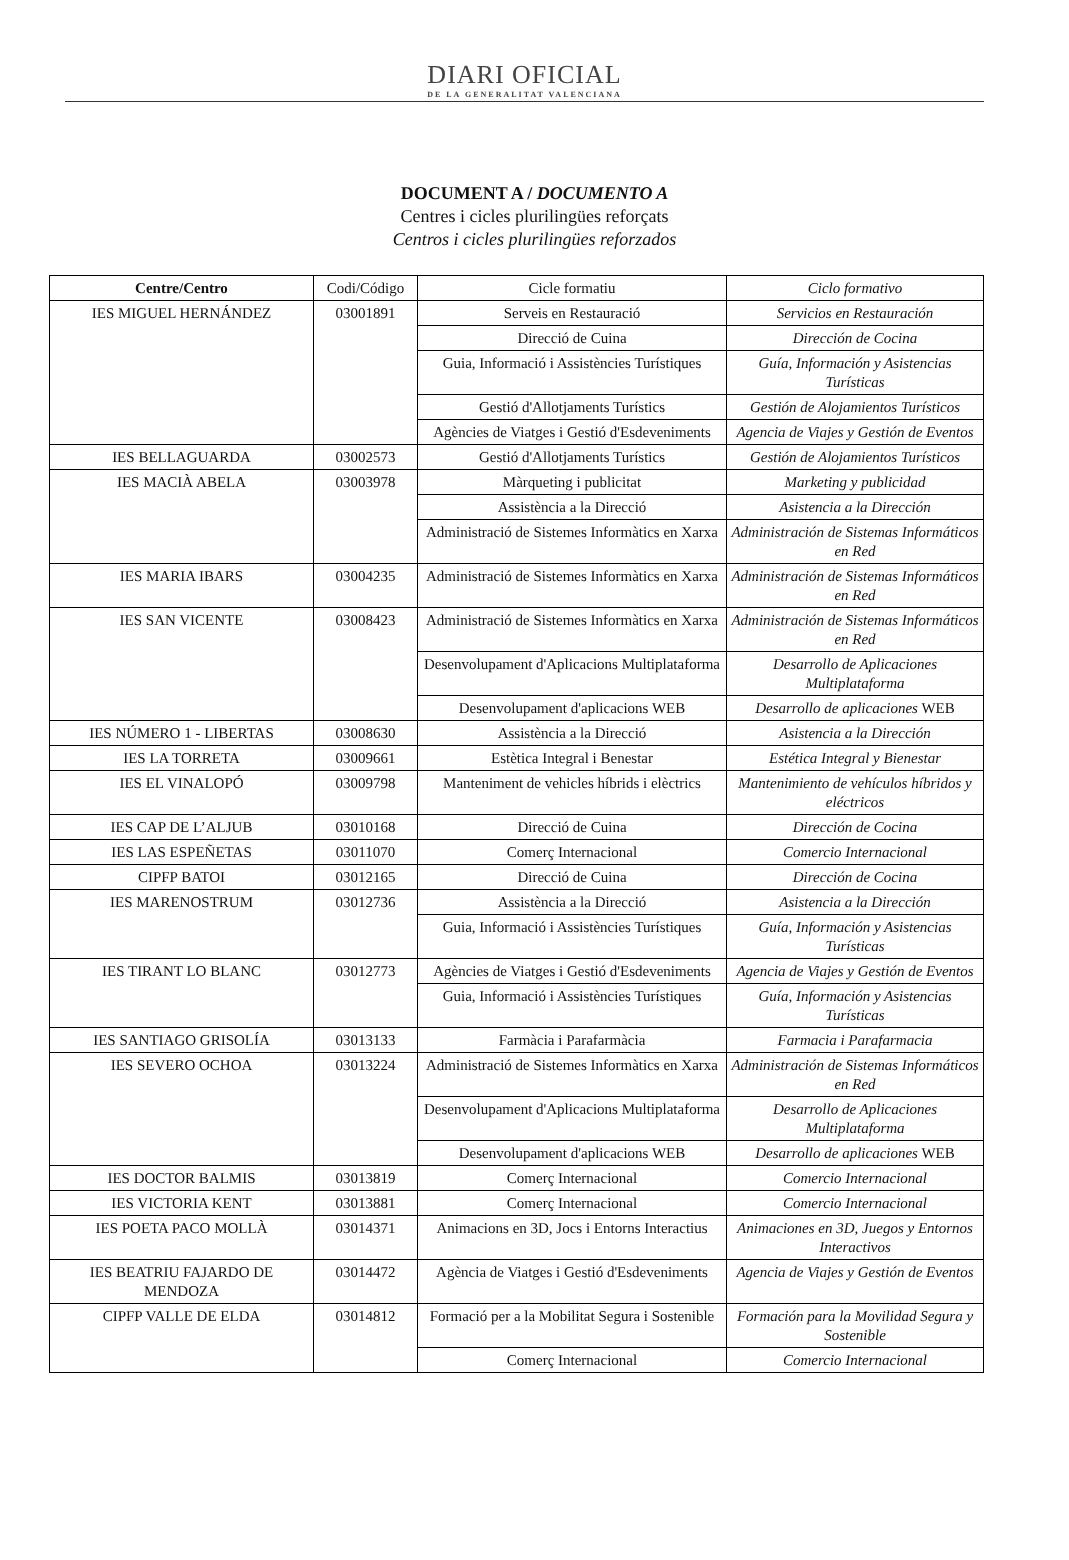DIARI OFICIAL
DE LA GENERALITAT VALENCIANA
DOCUMENT A / DOCUMENTO A
Centres i cicles plurilingües reforçats
Centros i cicles plurilingües reforzados
| Centre/Centro | Codi/Código | Cicle formatiu | Ciclo formativo |
| --- | --- | --- | --- |
| IES MIGUEL HERNÁNDEZ | 03001891 | Serveis en Restauració | Servicios en Restauración |
| | | Direcció de Cuina | Dirección de Cocina |
| | | Guia, Informació i Assistències Turístiques | Guía, Información y Asistencias Turísticas |
| | | Gestió d'Allotjaments Turístics | Gestión de Alojamientos Turísticos |
| | | Agències de Viatges i Gestió d'Esdeveniments | Agencia de Viajes y Gestión de Eventos |
| IES BELLAGUARDA | 03002573 | Gestió d'Allotjaments Turístics | Gestión de Alojamientos Turísticos |
| IES MACIÀ ABELA | 03003978 | Màrqueting i publicitat | Marketing y publicidad |
| | | Assistència a la Direcció | Asistencia a la Dirección |
| | | Administració de Sistemes Informàtics en Xarxa | Administración de Sistemas Informáticos en Red |
| IES MARIA IBARS | 03004235 | Administració de Sistemes Informàtics en Xarxa | Administración de Sistemas Informáticos en Red |
| IES SAN VICENTE | 03008423 | Administració de Sistemes Informàtics en Xarxa | Administración de Sistemas Informáticos en Red |
| | | Desenvolupament d'Aplicacions Multiplataforma | Desarrollo de Aplicaciones Multiplataforma |
| | | Desenvolupament d'aplicacions WEB | Desarrollo de aplicaciones WEB |
| IES NÚMERO 1 - LIBERTAS | 03008630 | Assistència a la Direcció | Asistencia a la Dirección |
| IES LA TORRETA | 03009661 | Estètica Integral i Benestar | Estética Integral y Bienestar |
| IES EL VINALOPÓ | 03009798 | Manteniment de vehicles híbrids i elèctrics | Mantenimiento de vehículos híbridos y eléctricos |
| IES CAP DE L’ALJUB | 03010168 | Direcció de Cuina | Dirección de Cocina |
| IES LAS ESPEÑETAS | 03011070 | Comerç Internacional | Comercio Internacional |
| CIPFP BATOI | 03012165 | Direcció de Cuina | Dirección de Cocina |
| IES MARENOSTRUM | 03012736 | Assistència a la Direcció | Asistencia a la Dirección |
| | | Guia, Informació i Assistències Turístiques | Guía, Información y Asistencias Turísticas |
| IES TIRANT LO BLANC | 03012773 | Agències de Viatges i Gestió d'Esdeveniments | Agencia de Viajes y Gestión de Eventos |
| | | Guia, Informació i Assistències Turístiques | Guía, Información y Asistencias Turísticas |
| IES SANTIAGO GRISOLÍA | 03013133 | Farmàcia i Parafarmàcia | Farmacia i Parafarmacia |
| IES SEVERO OCHOA | 03013224 | Administració de Sistemes Informàtics en Xarxa | Administración de Sistemas Informáticos en Red |
| | | Desenvolupament d'Aplicacions Multiplataforma | Desarrollo de Aplicaciones Multiplataforma |
| | | Desenvolupament d'aplicacions WEB | Desarrollo de aplicaciones WEB |
| IES DOCTOR BALMIS | 03013819 | Comerç Internacional | Comercio Internacional |
| IES VICTORIA KENT | 03013881 | Comerç Internacional | Comercio Internacional |
| IES POETA PACO MOLLÀ | 03014371 | Animacions en 3D, Jocs i Entorns Interactius | Animaciones en 3D, Juegos y Entornos Interactivos |
| IES BEATRIU FAJARDO DE MENDOZA | 03014472 | Agència de Viatges i Gestió d'Esdeveniments | Agencia de Viajes y Gestión de Eventos |
| CIPFP VALLE DE ELDA | 03014812 | Formació per a la Mobilitat Segura i Sostenible | Formación para la Movilidad Segura y Sostenible |
| | | Comerç Internacional | Comercio Internacional |